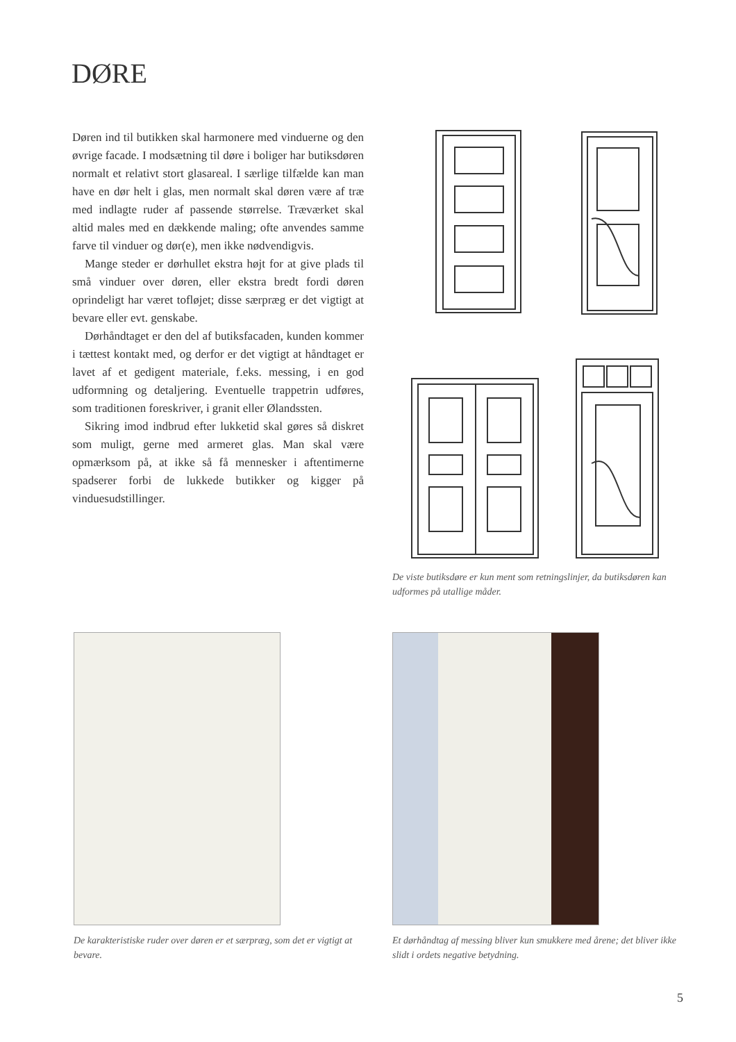DØRE
Døren ind til butikken skal harmonere med vinduerne og den øvrige facade. I modsætning til døre i boliger har butiksdøren normalt et relativt stort glasareal. I særlige tilfælde kan man have en dør helt i glas, men normalt skal døren være af træ med indlagte ruder af passende størrelse. Træværket skal altid males med en dækkende maling; ofte anvendes samme farve til vinduer og dør(e), men ikke nødvendigvis.
Mange steder er dørhullet ekstra højt for at give plads til små vinduer over døren, eller ekstra bredt fordi døren oprindeligt har været tofløjet; disse særpræg er det vigtigt at bevare eller evt. genskabe.
Dørhåndtaget er den del af butiksfacaden, kunden kommer i tættest kontakt med, og derfor er det vigtigt at håndtaget er lavet af et gedigent materiale, f.eks. messing, i en god udformning og detaljering. Eventuelle trappetrin udføres, som traditionen foreskriver, i granit eller Ølandssten.
Sikring imod indbrud efter lukketid skal gøres så diskret som muligt, gerne med armeret glas. Man skal være opmærksom på, at ikke så få mennesker i aftentimerne spadserer forbi de lukkede butikker og kigger på vinduesudstillinger.
De viste butiksdøre er kun ment som retningslinjer, da butiksdøren kan udformes på utallige måder.
De karakteristiske ruder over døren er et særpræg, som det er vigtigt at bevare.
Et dørhåndtag af messing bliver kun smukkere med årene; det bliver ikke slidt i ordets negative betydning.
5